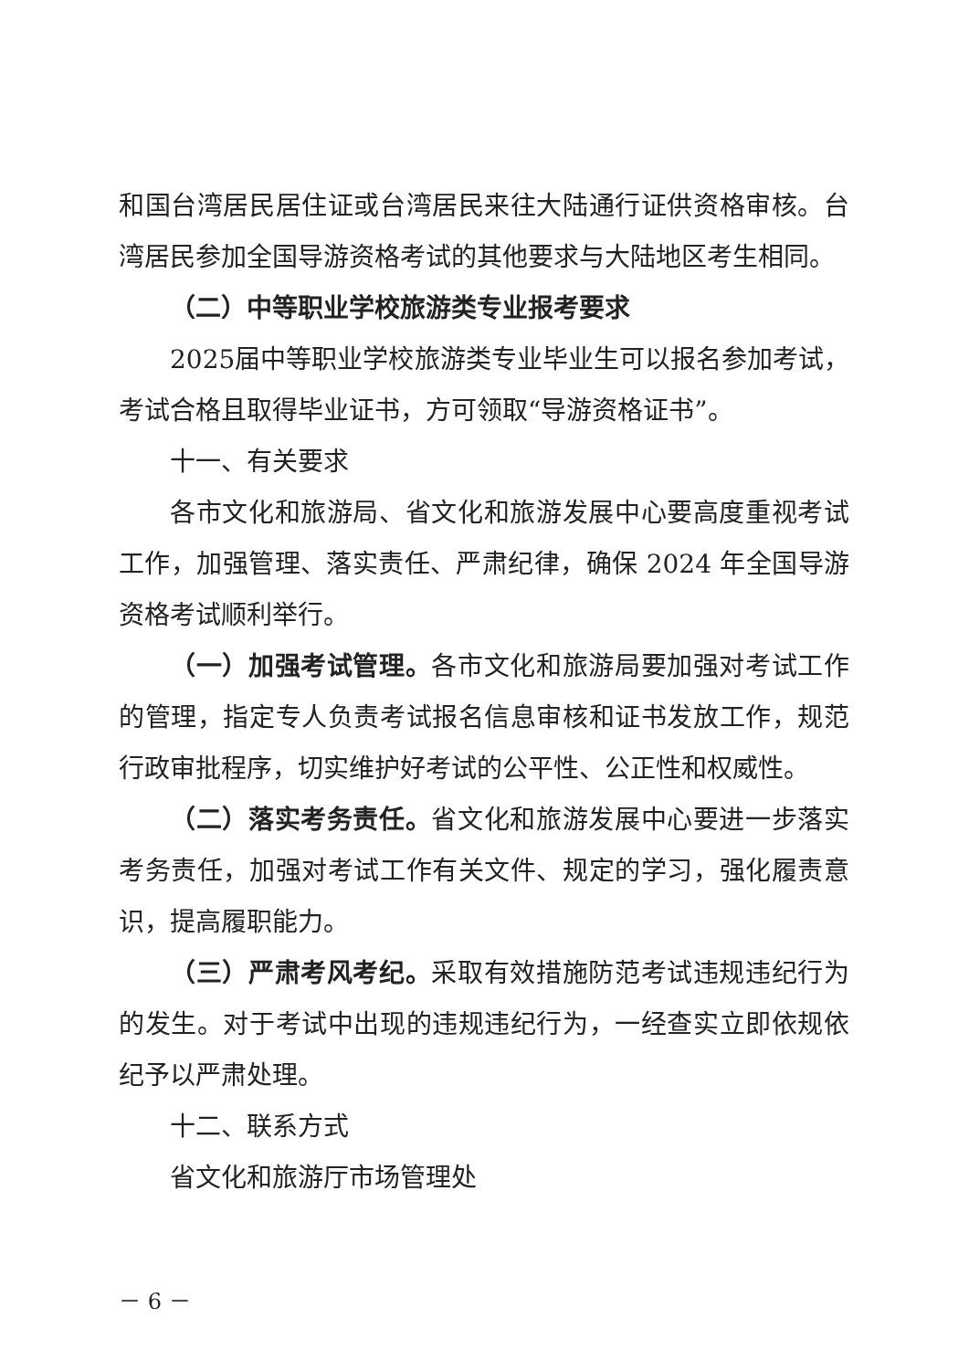和国台湾居民居住证或台湾居民来往大陆通行证供资格审核。台湾居民参加全国导游资格考试的其他要求与大陆地区考生相同。
（二）中等职业学校旅游类专业报考要求
2025届中等职业学校旅游类专业毕业生可以报名参加考试，考试合格且取得毕业证书，方可领取“导游资格证书”。
十一、有关要求
各市文化和旅游局、省文化和旅游发展中心要高度重视考试工作，加强管理、落实责任、严肃纪律，确保 2024 年全国导游资格考试顺利举行。
（一）加强考试管理。各市文化和旅游局要加强对考试工作的管理，指定专人负责考试报名信息审核和证书发放工作，规范行政审批程序，切实维护好考试的公平性、公正性和权威性。
（二）落实考务责任。省文化和旅游发展中心要进一步落实考务责任，加强对考试工作有关文件、规定的学习，强化履责意识，提高履职能力。
（三）严肃考风考纪。采取有效措施防范考试违规违纪行为的发生。对于考试中出现的违规违纪行为，一经查实立即依规依纪予以严肃处理。
十二、联系方式
省文化和旅游厅市场管理处
－ 6 －